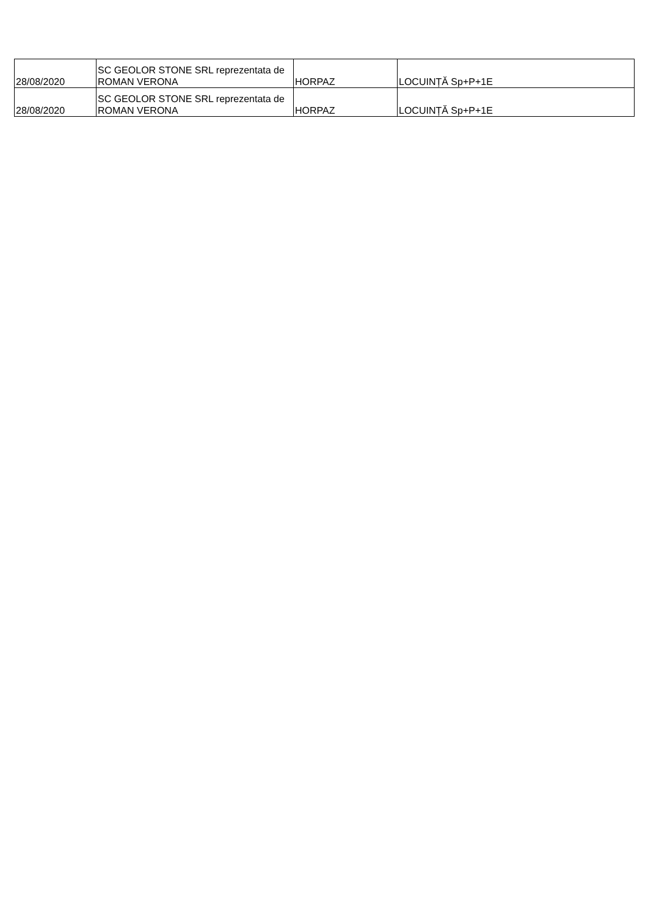| 28/08/2020 | SC GEOLOR STONE SRL reprezentata de ROMAN VERONA | HORPAZ | LOCUINȚĂ Sp+P+1E |
| 28/08/2020 | SC GEOLOR STONE SRL reprezentata de ROMAN VERONA | HORPAZ | LOCUINȚĂ Sp+P+1E |